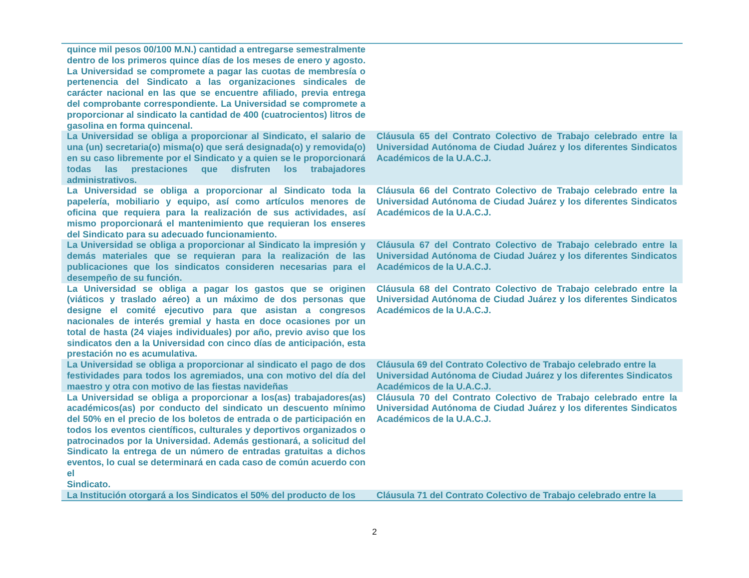| quince mil pesos 00/100 M.N.) cantidad a entregarse semestralmente dentro de los primeros quince días de los meses de enero y agosto. La Universidad se compromete a pagar las cuotas de membresía o pertenencia del Sindicato a las organizaciones sindicales de carácter nacional en las que se encuentre afiliado, previa entrega del comprobante correspondiente. La Universidad se compromete a proporcionar al sindicato la cantidad de 400 (cuatrocientos) litros de gasolina en forma quincenal. | |
| La Universidad se obliga a proporcionar al Sindicato, el salario de una (un) secretaria(o) misma(o) que será designada(o) y removida(o) en su caso libremente por el Sindicato y a quien se le proporcionará todas las prestaciones que disfruten los trabajadores administrativos. | Cláusula 65 del Contrato Colectivo de Trabajo celebrado entre la Universidad Autónoma de Ciudad Juárez y los diferentes Sindicatos Académicos de la U.A.C.J. |
| La Universidad se obliga a proporcionar al Sindicato toda la papelería, mobiliario y equipo, así como artículos menores de oficina que requiera para la realización de sus actividades, así mismo proporcionará el mantenimiento que requieran los enseres del Sindicato para su adecuado funcionamiento. | Cláusula 66 del Contrato Colectivo de Trabajo celebrado entre la Universidad Autónoma de Ciudad Juárez y los diferentes Sindicatos Académicos de la U.A.C.J. |
| La Universidad se obliga a proporcionar al Sindicato la impresión y demás materiales que se requieran para la realización de las publicaciones que los sindicatos consideren necesarias para el desempeño de su función. | Cláusula 67 del Contrato Colectivo de Trabajo celebrado entre la Universidad Autónoma de Ciudad Juárez y los diferentes Sindicatos Académicos de la U.A.C.J. |
| La Universidad se obliga a pagar los gastos que se originen (viáticos y traslado aéreo) a un máximo de dos personas que designe el comité ejecutivo para que asistan a congresos nacionales de interés gremial y hasta en doce ocasiones por un total de hasta (24 viajes individuales) por año, previo aviso que los sindicatos den a la Universidad con cinco días de anticipación, esta prestación no es acumulativa. | Cláusula 68 del Contrato Colectivo de Trabajo celebrado entre la Universidad Autónoma de Ciudad Juárez y los diferentes Sindicatos Académicos de la U.A.C.J. |
| La Universidad se obliga a proporcionar al sindicato el pago de dos festividades para todos los agremiados, una con motivo del día del maestro y otra con motivo de las fiestas navideñas | Cláusula 69 del Contrato Colectivo de Trabajo celebrado entre la Universidad Autónoma de Ciudad Juárez y los diferentes Sindicatos Académicos de la U.A.C.J. |
| La Universidad se obliga a proporcionar a los(as) trabajadores(as) académicos(as) por conducto del sindicato un descuento mínimo del 50% en el precio de los boletos de entrada o de participación en todos los eventos científicos, culturales y deportivos organizados o patrocinados por la Universidad. Además gestionará, a solicitud del Sindicato la entrega de un número de entradas gratuitas a dichos eventos, lo cual se determinará en cada caso de común acuerdo con el Sindicato. | Cláusula 70 del Contrato Colectivo de Trabajo celebrado entre la Universidad Autónoma de Ciudad Juárez y los diferentes Sindicatos Académicos de la U.A.C.J. |
| La Institución otorgará a los Sindicatos el 50% del producto de los | Cláusula 71 del Contrato Colectivo de Trabajo celebrado entre la |
2